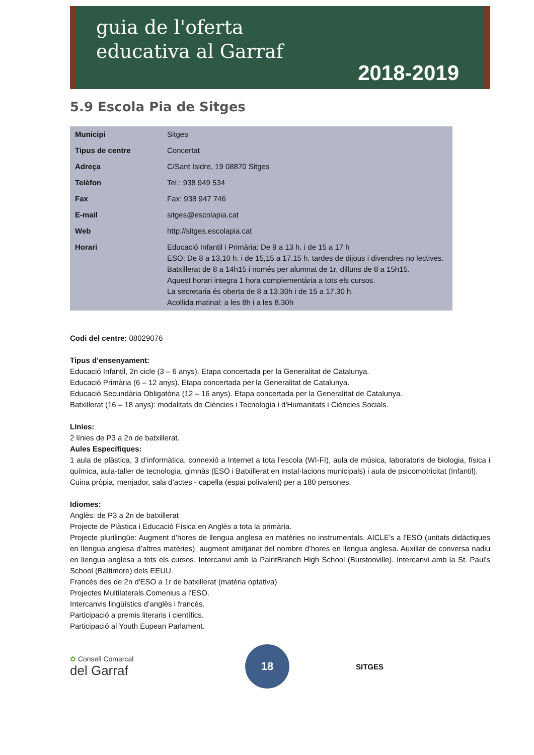guia de l'oferta
educativa al Garraf
2018-2019
5.9 Escola Pia de Sitges
| Municipi | Sitges |
| Tipus de centre | Concertat |
| Adreça | C/Sant Isidre, 19 08870 Sitges |
| Telèfon | Tel.: 938 949 534 |
| Fax | Fax: 938 947 746 |
| E-mail | sitges@escolapia.cat |
| Web | http://sitges.escolapia.cat |
| Horari | Educació Infantil i Primària: De 9 a 13 h. i de 15 a 17 h ESO: De 8 a 13,10 h. i de 15,15 a 17.15 h. tardes de dijous i divendres no lectives. Batxillerat de 8 a 14h15 i només per alumnat de 1r, dilluns de 8 a 15h15. Aquest horari integra 1 hora complementària a tots els cursos. La secretaria és oberta de 8 a 13.30h i de 15 a 17.30 h. Acollida matinal: a les 8h i a les 8.30h |
Codi del centre: 08029076
Tipus d’ensenyament:
Educació Infantil, 2n cicle (3 – 6 anys). Etapa concertada per la Generalitat de Catalunya.
Educació Primària (6 – 12 anys). Etapa concertada per la Generalitat de Catalunya.
Educació Secundària Obligatòria (12 – 16 anys). Etapa concertada per la Generalitat de Catalunya.
Batxillerat (16 – 18 anys): modalitats de Ciències i Tecnologia i d'Humanitats i Ciències Socials.
Línies:
2 línies de P3 a 2n de batxillerat.
Aules Específiques:
1 aula de plàstica, 3 d’informàtica, connexió a Internet a tota l’escola (WI-FI), aula de música, laboratoris de biologia, física i química, aula-taller de tecnologia, gimnàs (ESO i Batxillerat en instal·lacions municipals) i aula de psicomotricitat (Infantil).
Cuina pròpia, menjador, sala d’actes - capella (espai polivalent) per a 180 persones.
Idiomes:
Anglès: de P3 a 2n de batxillerat
Projecte de Plàstica i Educació Física en Anglès a tota la primària.
Projecte plurilingüe: Augment d’hores de llengua anglesa en matèries no instrumentals. AICLE's a l'ESO (unitats didàctiques en llengua anglesa d’altres matèries), augment amitjanat del nombre d’hores en llengua anglesa. Auxiliar de conversa nadiu en llengua anglesa a tots els cursos. Intercanvi amb la PaintBranch High School (Burstonville). Intercanvi amb la St. Paul's School (Baltimore) dels EEUU.
Francès des de 2n d'ESO a 1r de batxillerat (matèria optativa)
Projectes Multilaterals Comenius a l'ESO.
Intercanvis lingüístics d’anglès i francès.
Participació a premis literaris i científics.
Participació al Youth Eupean Parlament.
✿ Consell Comarcal
del Garraf
18
SITGES